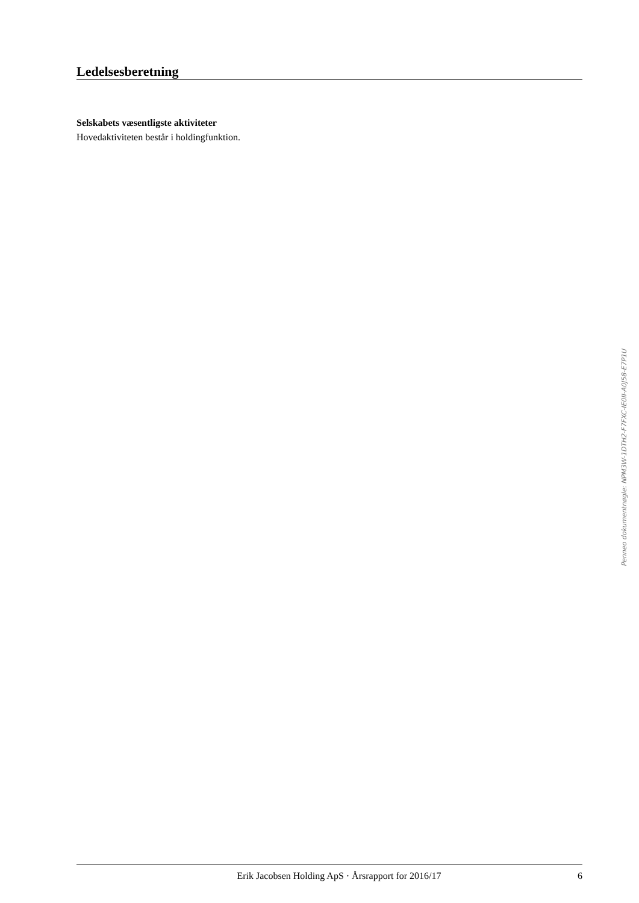Ledelsesberetning
Selskabets væsentligste aktiviteter
Hovedaktiviteten består i holdingfunktion.
Erik Jacobsen Holding ApS · Årsrapport for 2016/17 6
Penneo dokumentnøgle: NPM3W-1DTH2-F7FXC-IE0II-A0J58-E7P1U